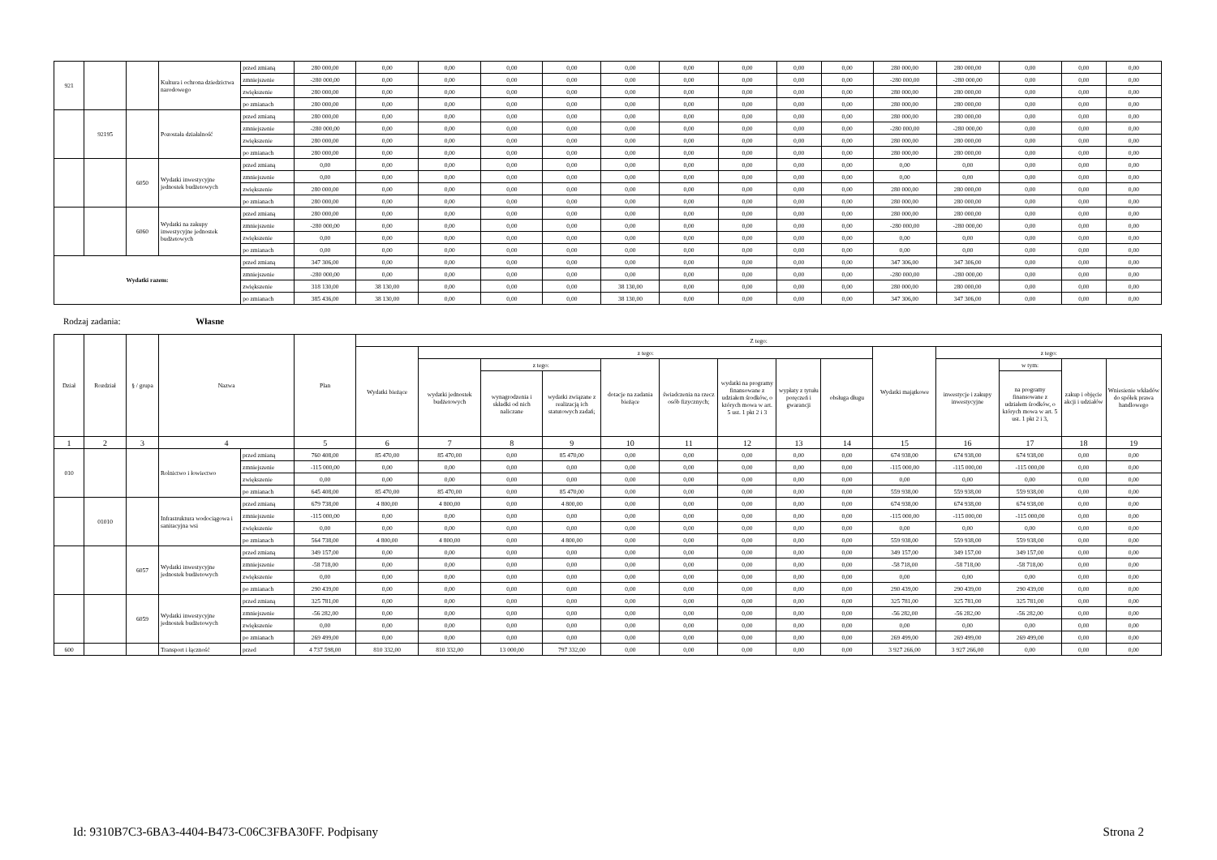| 921 | | | Kultura i ochrona dziedzictwa narodowego | przed zmianą | 280 000,00 | 0,00 | 0,00 | 0,00 | 0,00 | 0,00 | 0,00 | 0,00 | 0,00 | 0,00 | 280 000,00 | 280 000,00 | 0,00 | 0,00 | 0,00 |
| | | | | zmniejszenie | -280 000,00 | 0,00 | 0,00 | 0,00 | 0,00 | 0,00 | 0,00 | 0,00 | 0,00 | 0,00 | -280 000,00 | -280 000,00 | 0,00 | 0,00 | 0,00 |
| | | | | zwiększenie | 280 000,00 | 0,00 | 0,00 | 0,00 | 0,00 | 0,00 | 0,00 | 0,00 | 0,00 | 0,00 | 280 000,00 | 280 000,00 | 0,00 | 0,00 | 0,00 |
| | | | | po zmianach | 280 000,00 | 0,00 | 0,00 | 0,00 | 0,00 | 0,00 | 0,00 | 0,00 | 0,00 | 0,00 | 280 000,00 | 280 000,00 | 0,00 | 0,00 | 0,00 |
| | 92195 | | Pozostała działalność | przed zmianą | 280 000,00 | 0,00 | 0,00 | 0,00 | 0,00 | 0,00 | 0,00 | 0,00 | 0,00 | 0,00 | 280 000,00 | 280 000,00 | 0,00 | 0,00 | 0,00 |
| | | | | zmniejszenie | -280 000,00 | 0,00 | 0,00 | 0,00 | 0,00 | 0,00 | 0,00 | 0,00 | 0,00 | 0,00 | -280 000,00 | -280 000,00 | 0,00 | 0,00 | 0,00 |
| | | | | zwiększenie | 280 000,00 | 0,00 | 0,00 | 0,00 | 0,00 | 0,00 | 0,00 | 0,00 | 0,00 | 0,00 | 280 000,00 | 280 000,00 | 0,00 | 0,00 | 0,00 |
| | | | | po zmianach | 280 000,00 | 0,00 | 0,00 | 0,00 | 0,00 | 0,00 | 0,00 | 0,00 | 0,00 | 0,00 | 280 000,00 | 280 000,00 | 0,00 | 0,00 | 0,00 |
| | | 6050 | Wydatki inwestycyjne jednostek budżetowych | przed zmianą | 0,00 | 0,00 | 0,00 | 0,00 | 0,00 | 0,00 | 0,00 | 0,00 | 0,00 | 0,00 | 0,00 | 0,00 | 0,00 | 0,00 | 0,00 |
| | | | | zmniejszenie | 0,00 | 0,00 | 0,00 | 0,00 | 0,00 | 0,00 | 0,00 | 0,00 | 0,00 | 0,00 | 0,00 | 0,00 | 0,00 | 0,00 | 0,00 |
| | | | | zwiększenie | 280 000,00 | 0,00 | 0,00 | 0,00 | 0,00 | 0,00 | 0,00 | 0,00 | 0,00 | 0,00 | 280 000,00 | 280 000,00 | 0,00 | 0,00 | 0,00 |
| | | | | po zmianach | 280 000,00 | 0,00 | 0,00 | 0,00 | 0,00 | 0,00 | 0,00 | 0,00 | 0,00 | 0,00 | 280 000,00 | 280 000,00 | 0,00 | 0,00 | 0,00 |
| | | 6060 | Wydatki na zakupy inwestycyjne jednostek budżetowych | przed zmianą | 280 000,00 | 0,00 | 0,00 | 0,00 | 0,00 | 0,00 | 0,00 | 0,00 | 0,00 | 0,00 | 280 000,00 | 280 000,00 | 0,00 | 0,00 | 0,00 |
| | | | | zmniejszenie | -280 000,00 | 0,00 | 0,00 | 0,00 | 0,00 | 0,00 | 0,00 | 0,00 | 0,00 | 0,00 | -280 000,00 | -280 000,00 | 0,00 | 0,00 | 0,00 |
| | | | | zwiększenie | 0,00 | 0,00 | 0,00 | 0,00 | 0,00 | 0,00 | 0,00 | 0,00 | 0,00 | 0,00 | 0,00 | 0,00 | 0,00 | 0,00 | 0,00 |
| | | | | po zmianach | 0,00 | 0,00 | 0,00 | 0,00 | 0,00 | 0,00 | 0,00 | 0,00 | 0,00 | 0,00 | 0,00 | 0,00 | 0,00 | 0,00 | 0,00 |
| Wydatki razem: | | | | przed zmianą | 347 306,00 | 0,00 | 0,00 | 0,00 | 0,00 | 0,00 | 0,00 | 0,00 | 0,00 | 0,00 | 347 306,00 | 347 306,00 | 0,00 | 0,00 | 0,00 |
| | | | | zmniejszenie | -280 000,00 | 0,00 | 0,00 | 0,00 | 0,00 | 0,00 | 0,00 | 0,00 | 0,00 | 0,00 | -280 000,00 | -280 000,00 | 0,00 | 0,00 | 0,00 |
| | | | | zwiększenie | 318 130,00 | 38 130,00 | 0,00 | 0,00 | 0,00 | 38 130,00 | 0,00 | 0,00 | 0,00 | 0,00 | 280 000,00 | 280 000,00 | 0,00 | 0,00 | 0,00 |
| | | | | po zmianach | 385 436,00 | 38 130,00 | 0,00 | 0,00 | 0,00 | 38 130,00 | 0,00 | 0,00 | 0,00 | 0,00 | 347 306,00 | 347 306,00 | 0,00 | 0,00 | 0,00 |
Rodzaj zadania: Własne
| Dział | Rozdział | § / grupa | Nazwa | | Plan | Z tego: | | | | | | | | | | | | | |
| --- | --- | --- | --- | --- | --- | --- | --- | --- | --- | --- | --- | --- | --- | --- | --- | --- | --- | --- | --- |
| | | | | | | Wydatki bieżące | z tego: | | | | | | | | Wydatki majątkowe | z tego: | | | |
| | | | | | | | wydatki jednostek budżetowych | z tego: | | dotacje na zadania bieżące | świadczenia na rzecz osób fizycznych; | wydatki na programy finansowane z udziałem środków, o których mowa w art. 5 ust. 1 pkt 2 i 3 | wypłaty z tytułu poręczeń i gwarancji | obsługa długu | | inwestycje i zakupy inwestycyjne | w tym: | zakup i objęcie akcji i udziałów | Wniesienie wkładów do spółek prawa handlowego |
| | | | | | | | | wynagrodzenia i składki od nich naliczane | wydatki związane z realizacją ich statutowych zadań; | | | | | | | | na programy finansowane z udziałem środków, o których mowa w art. 5 ust. 1 pkt 2 i 3, | | |
| 1 | 2 | 3 | 4 | | 5 | 6 | 7 | 8 | 9 | 10 | 11 | 12 | 13 | 14 | 15 | 16 | 17 | 18 | 19 |
| 010 | | | Rolnictwo i łowiectwo | przed zmianą | 760 408,00 | 85 470,00 | 85 470,00 | 0,00 | 85 470,00 | 0,00 | 0,00 | 0,00 | 0,00 | 0,00 | 674 938,00 | 674 938,00 | 674 938,00 | 0,00 | 0,00 |
| | | | | zmniejszenie | -115 000,00 | 0,00 | 0,00 | 0,00 | 0,00 | 0,00 | 0,00 | 0,00 | 0,00 | 0,00 | -115 000,00 | -115 000,00 | -115 000,00 | 0,00 | 0,00 |
| | | | | zwiększenie | 0,00 | 0,00 | 0,00 | 0,00 | 0,00 | 0,00 | 0,00 | 0,00 | 0,00 | 0,00 | 0,00 | 0,00 | 0,00 | 0,00 | 0,00 |
| | | | | po zmianach | 645 408,00 | 85 470,00 | 85 470,00 | 0,00 | 85 470,00 | 0,00 | 0,00 | 0,00 | 0,00 | 0,00 | 559 938,00 | 559 938,00 | 559 938,00 | 0,00 | 0,00 |
| | 01010 | | Infrastruktura wodociągowa i sanitacyjna wsi | przed zmianą | 679 738,00 | 4 800,00 | 4 800,00 | 0,00 | 4 800,00 | 0,00 | 0,00 | 0,00 | 0,00 | 0,00 | 674 938,00 | 674 938,00 | 674 938,00 | 0,00 | 0,00 |
| | | | | zmniejszenie | -115 000,00 | 0,00 | 0,00 | 0,00 | 0,00 | 0,00 | 0,00 | 0,00 | 0,00 | 0,00 | -115 000,00 | -115 000,00 | -115 000,00 | 0,00 | 0,00 |
| | | | | zwiększenie | 0,00 | 0,00 | 0,00 | 0,00 | 0,00 | 0,00 | 0,00 | 0,00 | 0,00 | 0,00 | 0,00 | 0,00 | 0,00 | 0,00 | 0,00 |
| | | | | po zmianach | 564 738,00 | 4 800,00 | 4 800,00 | 0,00 | 4 800,00 | 0,00 | 0,00 | 0,00 | 0,00 | 0,00 | 559 938,00 | 559 938,00 | 559 938,00 | 0,00 | 0,00 |
| | | 6057 | Wydatki inwestycyjne jednostek budżetowych | przed zmianą | 349 157,00 | 0,00 | 0,00 | 0,00 | 0,00 | 0,00 | 0,00 | 0,00 | 0,00 | 0,00 | 349 157,00 | 349 157,00 | 349 157,00 | 0,00 | 0,00 |
| | | | | zmniejszenie | -58 718,00 | 0,00 | 0,00 | 0,00 | 0,00 | 0,00 | 0,00 | 0,00 | 0,00 | 0,00 | -58 718,00 | -58 718,00 | -58 718,00 | 0,00 | 0,00 |
| | | | | zwiększenie | 0,00 | 0,00 | 0,00 | 0,00 | 0,00 | 0,00 | 0,00 | 0,00 | 0,00 | 0,00 | 0,00 | 0,00 | 0,00 | 0,00 | 0,00 |
| | | | | po zmianach | 290 439,00 | 0,00 | 0,00 | 0,00 | 0,00 | 0,00 | 0,00 | 0,00 | 0,00 | 0,00 | 290 439,00 | 290 439,00 | 290 439,00 | 0,00 | 0,00 |
| | | 6059 | Wydatki inwestycyjne jednostek budżetowych | przed zmianą | 325 781,00 | 0,00 | 0,00 | 0,00 | 0,00 | 0,00 | 0,00 | 0,00 | 0,00 | 0,00 | 325 781,00 | 325 781,00 | 325 781,00 | 0,00 | 0,00 |
| | | | | zmniejszenie | -56 282,00 | 0,00 | 0,00 | 0,00 | 0,00 | 0,00 | 0,00 | 0,00 | 0,00 | 0,00 | -56 282,00 | -56 282,00 | -56 282,00 | 0,00 | 0,00 |
| | | | | zwiększenie | 0,00 | 0,00 | 0,00 | 0,00 | 0,00 | 0,00 | 0,00 | 0,00 | 0,00 | 0,00 | 0,00 | 0,00 | 0,00 | 0,00 | 0,00 |
| | | | | po zmianach | 269 499,00 | 0,00 | 0,00 | 0,00 | 0,00 | 0,00 | 0,00 | 0,00 | 0,00 | 0,00 | 269 499,00 | 269 499,00 | 269 499,00 | 0,00 | 0,00 |
| 600 | | | Transport i łączność | przed | 4 737 598,00 | 810 332,00 | 810 332,00 | 13 000,00 | 797 332,00 | 0,00 | 0,00 | 0,00 | 0,00 | 0,00 | 3 927 266,00 | 3 927 266,00 | 0,00 | 0,00 | 0,00 |
Id: 9310B7C3-6BA3-4404-B473-C06C3FBA30FF. Podpisany Strona 2